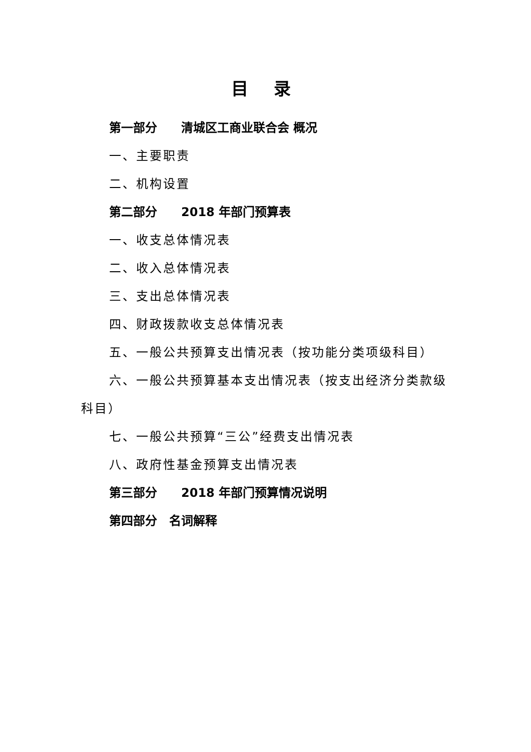目 录
第一部分　　清城区工商业联合会 概况
一、主要职责
二、机构设置
第二部分　　2018 年部门预算表
一、收支总体情况表
二、收入总体情况表
三、支出总体情况表
四、财政拨款收支总体情况表
五、一般公共预算支出情况表（按功能分类项级科目）
六、一般公共预算基本支出情况表（按支出经济分类款级科目）
七、一般公共预算“三公”经费支出情况表
八、政府性基金预算支出情况表
第三部分　　2018 年部门预算情况说明
第四部分　名词解释